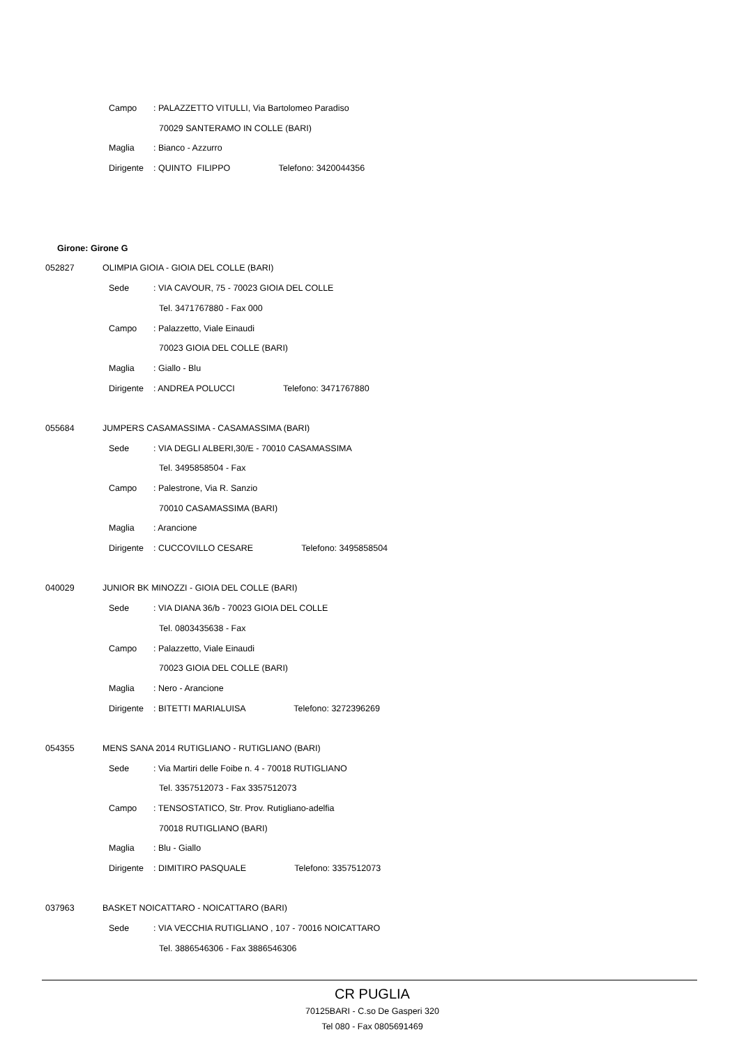Campo: PALAZZETTO VITULLI, Via Bartolomeo Paradiso
70029 SANTERAMO IN COLLE (BARI)
Maglia: Bianco - Azzurro
Dirigente: QUINTO FILIPPO Telefono: 3420044356
Girone: Girone G
052827 OLIMPIA GIOIA - GIOIA DEL COLLE (BARI)
Sede: VIA CAVOUR, 75 - 70023 GIOIA DEL COLLE
Tel. 3471767880 - Fax 000
Campo: Palazzetto, Viale Einaudi
70023 GIOIA DEL COLLE (BARI)
Maglia: Giallo - Blu
Dirigente: ANDREA POLUCCI Telefono: 3471767880
055684 JUMPERS CASAMASSIMA - CASAMASSIMA (BARI)
Sede: VIA DEGLI ALBERI,30/E - 70010 CASAMASSIMA
Tel. 3495858504 - Fax
Campo: Palestrone, Via R. Sanzio
70010 CASAMASSIMA (BARI)
Maglia: Arancione
Dirigente: CUCCOVILLO CESARE Telefono: 3495858504
040029 JUNIOR BK MINOZZI - GIOIA DEL COLLE (BARI)
Sede: VIA DIANA 36/b - 70023 GIOIA DEL COLLE
Tel. 0803435638 - Fax
Campo: Palazzetto, Viale Einaudi
70023 GIOIA DEL COLLE (BARI)
Maglia: Nero - Arancione
Dirigente: BITETTI MARIALUISA Telefono: 3272396269
054355 MENS SANA 2014 RUTIGLIANO - RUTIGLIANO (BARI)
Sede: Via Martiri delle Foibe n. 4 - 70018 RUTIGLIANO
Tel. 3357512073 - Fax 3357512073
Campo: TENSOSTATICO, Str. Prov. Rutigliano-adelfia
70018 RUTIGLIANO (BARI)
Maglia: Blu - Giallo
Dirigente: DIMITIRO PASQUALE Telefono: 3357512073
037963 BASKET NOICATTARO - NOICATTARO (BARI)
Sede: VIA VECCHIA RUTIGLIANO , 107 - 70016 NOICATTARO
Tel. 3886546306 - Fax 3886546306
CR PUGLIA
70125BARI - C.so De Gasperi 320
Tel 080 - Fax 0805691469